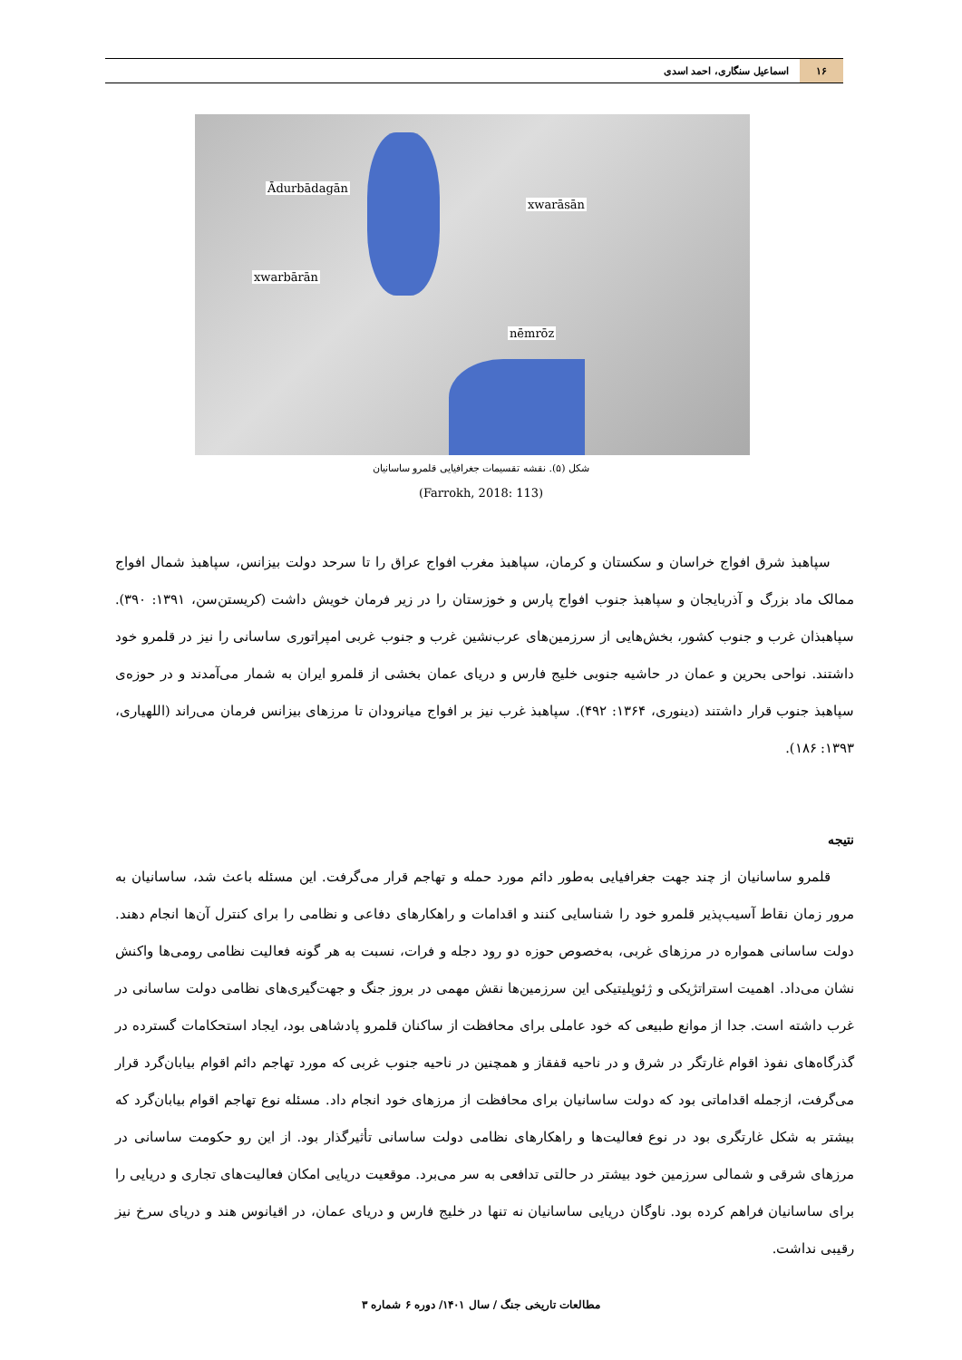۱۶
اسماعیل سنگاری، احمد اسدی
Ādurbādagān
xwarāsān
xwarbārān
nēmrōz
شکل (۵). نقشه تقسیمات جغرافیایی قلمرو ساسانیان
(Farrokh, 2018: 113)
سپاهبذ شرق افواج خراسان و سکستان و کرمان، سپاهبذ مغرب افواج عراق را تا سرحد دولت بیزانس، سپاهبذ شمال افواج ممالک ماد بزرگ و آذربایجان و سپاهبذ جنوب افواج پارس و خوزستان را در زیر فرمان خویش داشت (کریستن‌سن، ۱۳۹۱: ۳۹۰). سپاهبذان غرب و جنوب کشور، بخش‌هایی از سرزمین‌های عرب‌نشین غرب و جنوب غربی امپراتوری ساسانی را نیز در قلمرو خود داشتند. نواحی بحرین و عمان در حاشیه جنوبی خلیج فارس و دریای عمان بخشی از قلمرو ایران به شمار می‌آمدند و در حوزه‌ی سپاهبذ جنوب قرار داشتند (دینوری، ۱۳۶۴: ۴۹۲). سپاهبذ غرب نیز بر افواج میانرودان تا مرزهای بیزانس فرمان می‌راند (اللهیاری، ۱۳۹۳: ۱۸۶).
نتیجه
قلمرو ساسانیان از چند جهت جغرافیایی به‌طور دائم مورد حمله و تهاجم قرار می‌گرفت. این مسئله باعث شد، ساسانیان به مرور زمان نقاط آسیب‌پذیر قلمرو خود را شناسایی کنند و اقدامات و راهکارهای دفاعی و نظامی را برای کنترل آن‌ها انجام دهند. دولت ساسانی همواره در مرزهای غربی، به‌خصوص حوزه دو رود دجله و فرات، نسبت به هر گونه فعالیت نظامی رومی‌ها واکنش نشان می‌داد. اهمیت استراتژیکی و ژئوپلیتیکی این سرزمین‌ها نقش مهمی در بروز جنگ و جهت‌گیری‌های نظامی دولت ساسانی در غرب داشته است. جدا از موانع طبیعی که خود عاملی برای محافظت از ساکنان قلمرو پادشاهی بود، ایجاد استحکامات گسترده در گذرگاه‌های نفوذ اقوام غارتگر در شرق و در ناحیه قفقاز و همچنین در ناحیه جنوب غربی که مورد تهاجم دائم اقوام بیابان‌گرد قرار می‌گرفت، ازجمله اقداماتی بود که دولت ساسانیان برای محافظت از مرزهای خود انجام داد. مسئله نوع تهاجم اقوام بیابان‌گرد که بیشتر به شکل غارتگری بود در نوع فعالیت‌ها و راهکارهای نظامی دولت ساسانی تأثیرگذار بود. از این رو حکومت ساسانی در مرزهای شرقی و شمالی سرزمین خود بیشتر در حالتی تدافعی به سر می‌برد. موقعیت دریایی امکان فعالیت‌های تجاری و دریایی را برای ساسانیان فراهم کرده بود. ناوگان دریایی ساسانیان نه تنها در خلیج فارس و دریای عمان، در اقیانوس هند و دریای سرخ نیز رقیبی نداشت.
مطالعات تاریخی جنگ / سال ۱۴۰۱/ دوره ۶ شماره ۳